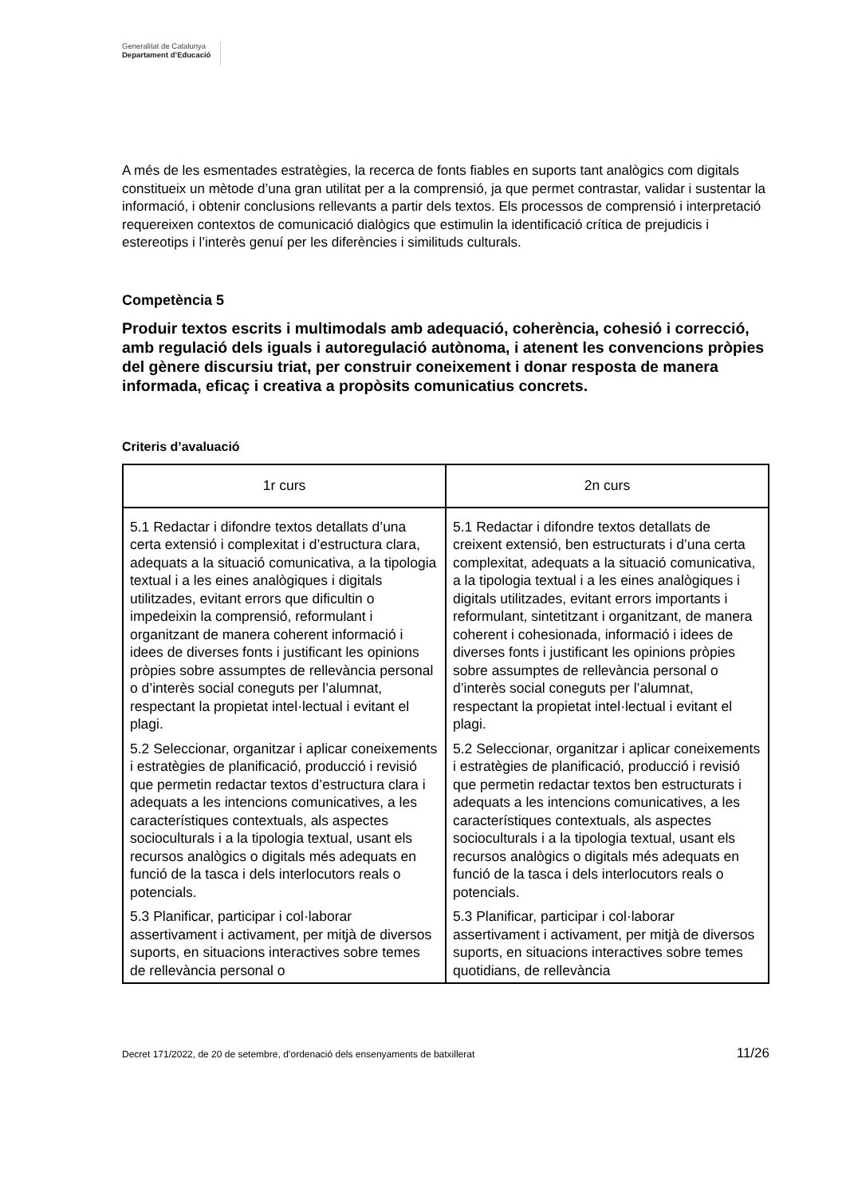Generalitat de Catalunya
Departament d’Educació
A més de les esmentades estratègies, la recerca de fonts fiables en suports tant analògics com digitals constitueix un mètode d’una gran utilitat per a la comprensió, ja que permet contrastar, validar i sustentar la informació, i obtenir conclusions rellevants a partir dels textos. Els processos de comprensió i interpretació requereixen contextos de comunicació dialògics que estimulin la identificació crítica de prejudicis i estereotips i l’interès genuí per les diferències i similituds culturals.
Competència 5
Produir textos escrits i multimodals amb adequació, coherència, cohesió i correcció, amb regulació dels iguals i autoregulació autònoma, i atenent les convencions pròpies del gènere discursiu triat, per construir coneixement i donar resposta de manera informada, eficaç i creativa a propòsits comunicatius concrets.
Criteris d’avaluació
| 1r curs | 2n curs |
| --- | --- |
| 5.1 Redactar i difondre textos detallats d’una certa extensió i complexitat i d’estructura clara, adequats a la situació comunicativa, a la tipologia textual i a les eines analògiques i digitals utilitzades, evitant errors que dificultin o impedeixin la comprensió, reformulant i organitzant de manera coherent informació i idees de diverses fonts i justificant les opinions pròpies sobre assumptes de rellevància personal o d’interès social coneguts per l’alumnat, respectant la propietat intel·lectual i evitant el plagi. | 5.1 Redactar i difondre textos detallats de creixent extensió, ben estructurats i d’una certa complexitat, adequats a la situació comunicativa, a la tipologia textual i a les eines analògiques i digitals utilitzades, evitant errors importants i reformulant, sintetitzant i organitzant, de manera coherent i cohesionada, informació i idees de diverses fonts i justificant les opinions pròpies sobre assumptes de rellevància personal o d’interès social coneguts per l’alumnat, respectant la propietat intel·lectual i evitant el plagi. |
| 5.2 Seleccionar, organitzar i aplicar coneixements i estratègies de planificació, producció i revisió que permetin redactar textos d’estructura clara i adequats a les intencions comunicatives, a les característiques contextuals, als aspectes socioculturals i a la tipologia textual, usant els recursos analògics o digitals més adequats en funció de la tasca i dels interlocutors reals o potencials. | 5.2 Seleccionar, organitzar i aplicar coneixements i estratègies de planificació, producció i revisió que permetin redactar textos ben estructurats i adequats a les intencions comunicatives, a les característiques contextuals, als aspectes socioculturals i a la tipologia textual, usant els recursos analògics o digitals més adequats en funció de la tasca i dels interlocutors reals o potencials. |
| 5.3 Planificar, participar i col·laborar assertivament i activament, per mitjà de diversos suports, en situacions interactives sobre temes de rellevància personal o | 5.3 Planificar, participar i col·laborar assertivament i activament, per mitjà de diversos suports, en situacions interactives sobre temes quotidians, de rellevància |
Decret 171/2022, de 20 de setembre, d’ordenació dels ensenyaments de batxillerat 11/26